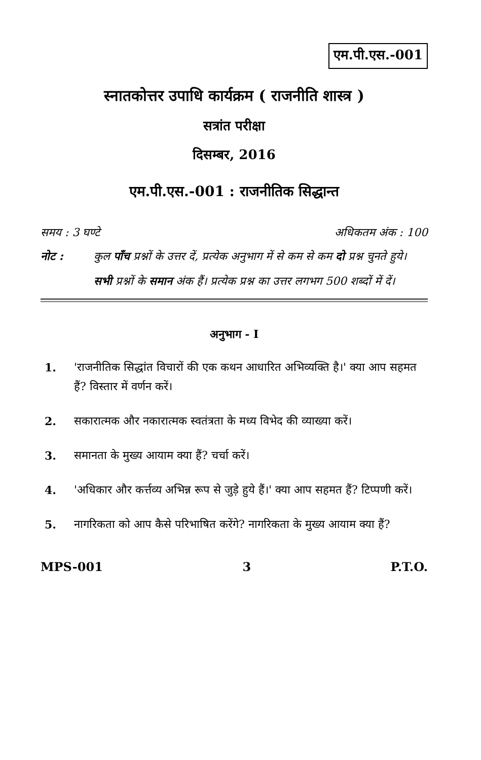एम.पी.एस.-001
स्नातकोत्तर उपाधि कार्यक्रम ( राजनीति शास्त्र )
सत्रांत परीक्षा
दिसम्बर, 2016
एम.पी.एस.-001 : राजनीतिक सिद्धान्त
समय : 3 घण्टे अधिकतम अंक : 100
नोट : कुल पाँच प्रश्नों के उत्तर दें, प्रत्येक अनुभाग में से कम से कम दो प्रश्न चुनते हुये। सभी प्रश्नों के समान अंक हैं। प्रत्येक प्रश्न का उत्तर लगभग 500 शब्दों में दें।
अनुभाग - I
1. 'राजनीतिक सिद्धांत विचारों की एक कथन आधारित अभिव्यक्ति है।' क्या आप सहमत हैं? विस्तार में वर्णन करें।
2. सकारात्मक और नकारात्मक स्वतंत्रता के मध्य विभेद की व्याख्या करें।
3. समानता के मुख्य आयाम क्या हैं? चर्चा करें।
4. 'अधिकार और कर्त्तव्य अभिन्न रूप से जुड़े हुये हैं।' क्या आप सहमत हैं? टिप्पणी करें।
5. नागरिकता को आप कैसे परिभाषित करेंगे? नागरिकता के मुख्य आयाम क्या हैं?
MPS-001 3 P.T.O.